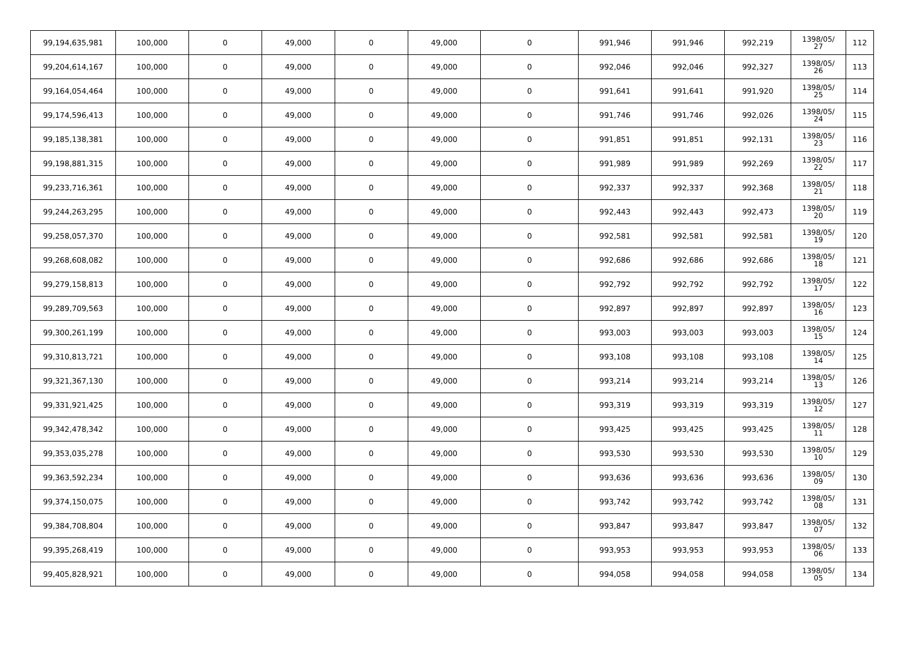| 99,194,635,981 | 100,000 | 0 | 49,000 | 0 | 49,000 | 0 | 991,946 | 991,946 | 992,219 | 1398/05/ 27 | 112 |
| 99,204,614,167 | 100,000 | 0 | 49,000 | 0 | 49,000 | 0 | 992,046 | 992,046 | 992,327 | 1398/05/ 26 | 113 |
| 99,164,054,464 | 100,000 | 0 | 49,000 | 0 | 49,000 | 0 | 991,641 | 991,641 | 991,920 | 1398/05/ 25 | 114 |
| 99,174,596,413 | 100,000 | 0 | 49,000 | 0 | 49,000 | 0 | 991,746 | 991,746 | 992,026 | 1398/05/ 24 | 115 |
| 99,185,138,381 | 100,000 | 0 | 49,000 | 0 | 49,000 | 0 | 991,851 | 991,851 | 992,131 | 1398/05/ 23 | 116 |
| 99,198,881,315 | 100,000 | 0 | 49,000 | 0 | 49,000 | 0 | 991,989 | 991,989 | 992,269 | 1398/05/ 22 | 117 |
| 99,233,716,361 | 100,000 | 0 | 49,000 | 0 | 49,000 | 0 | 992,337 | 992,337 | 992,368 | 1398/05/ 21 | 118 |
| 99,244,263,295 | 100,000 | 0 | 49,000 | 0 | 49,000 | 0 | 992,443 | 992,443 | 992,473 | 1398/05/ 20 | 119 |
| 99,258,057,370 | 100,000 | 0 | 49,000 | 0 | 49,000 | 0 | 992,581 | 992,581 | 992,581 | 1398/05/ 19 | 120 |
| 99,268,608,082 | 100,000 | 0 | 49,000 | 0 | 49,000 | 0 | 992,686 | 992,686 | 992,686 | 1398/05/ 18 | 121 |
| 99,279,158,813 | 100,000 | 0 | 49,000 | 0 | 49,000 | 0 | 992,792 | 992,792 | 992,792 | 1398/05/ 17 | 122 |
| 99,289,709,563 | 100,000 | 0 | 49,000 | 0 | 49,000 | 0 | 992,897 | 992,897 | 992,897 | 1398/05/ 16 | 123 |
| 99,300,261,199 | 100,000 | 0 | 49,000 | 0 | 49,000 | 0 | 993,003 | 993,003 | 993,003 | 1398/05/ 15 | 124 |
| 99,310,813,721 | 100,000 | 0 | 49,000 | 0 | 49,000 | 0 | 993,108 | 993,108 | 993,108 | 1398/05/ 14 | 125 |
| 99,321,367,130 | 100,000 | 0 | 49,000 | 0 | 49,000 | 0 | 993,214 | 993,214 | 993,214 | 1398/05/ 13 | 126 |
| 99,331,921,425 | 100,000 | 0 | 49,000 | 0 | 49,000 | 0 | 993,319 | 993,319 | 993,319 | 1398/05/ 12 | 127 |
| 99,342,478,342 | 100,000 | 0 | 49,000 | 0 | 49,000 | 0 | 993,425 | 993,425 | 993,425 | 1398/05/ 11 | 128 |
| 99,353,035,278 | 100,000 | 0 | 49,000 | 0 | 49,000 | 0 | 993,530 | 993,530 | 993,530 | 1398/05/ 10 | 129 |
| 99,363,592,234 | 100,000 | 0 | 49,000 | 0 | 49,000 | 0 | 993,636 | 993,636 | 993,636 | 1398/05/ 09 | 130 |
| 99,374,150,075 | 100,000 | 0 | 49,000 | 0 | 49,000 | 0 | 993,742 | 993,742 | 993,742 | 1398/05/ 08 | 131 |
| 99,384,708,804 | 100,000 | 0 | 49,000 | 0 | 49,000 | 0 | 993,847 | 993,847 | 993,847 | 1398/05/ 07 | 132 |
| 99,395,268,419 | 100,000 | 0 | 49,000 | 0 | 49,000 | 0 | 993,953 | 993,953 | 993,953 | 1398/05/ 06 | 133 |
| 99,405,828,921 | 100,000 | 0 | 49,000 | 0 | 49,000 | 0 | 994,058 | 994,058 | 994,058 | 1398/05/ 05 | 134 |